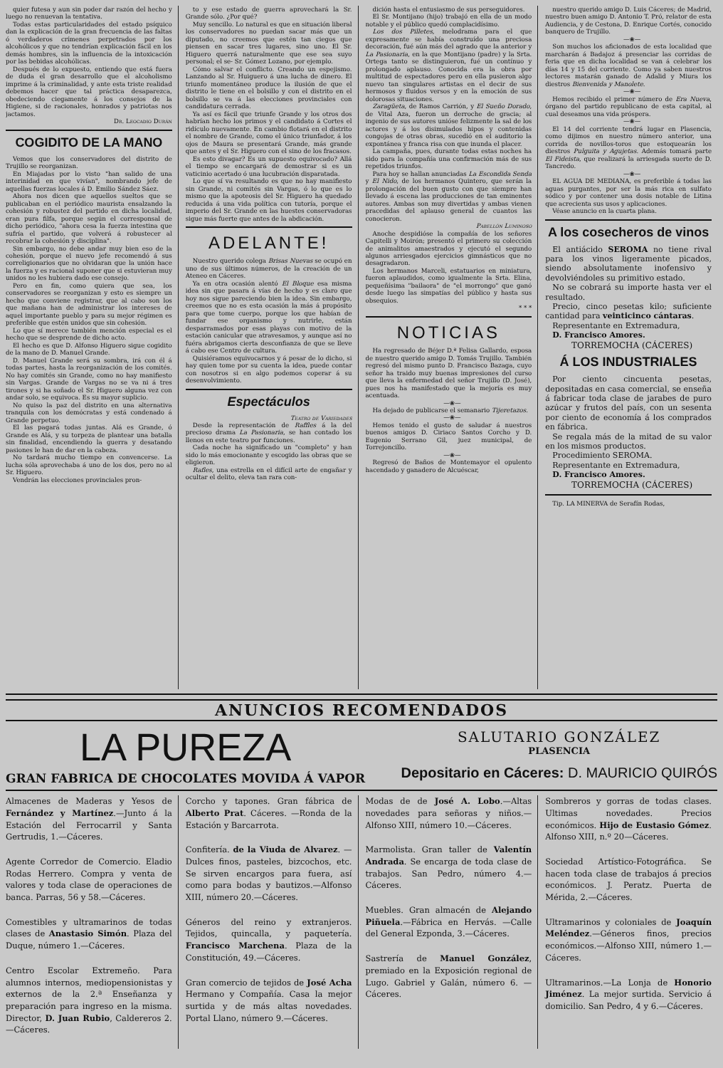quier futesa y aun sin poder dar razón del hecho y luego no renuevan la tentativa.
Todas estas particularidades del estado psíquico dan la explicación de la gran frecuencia de las faltas ó verdaderos crímenes perpetrados por los alcohólicos y que no tendrían explicación fácil en los demás hombres, sin la influencia de la intoxicación por las bebidas alcohólicas.
Después de lo expuesto, entiendo que está fuera de duda el gran desarrollo que el alcoholismo imprime á la criminalidad, y ante esta triste realidad debemos hacer que tal práctica desaparezca, obedeciendo ciegamente á los consejos de la Higiene, si de racionales, honrados y patriotas nos jactamos.
Dr. Leocadio Durán
COGIDITO DE LA MANO
Vemos que los conservadores del distrito de Trujillo se reorganizan.
En Miajadas por lo visto "han salido de una interinidad en que vivían", nombrando jefe de aquellas fuerzas locales á D. Emilio Sández Sáez.
Ahora nos dicen que aquellos sueltos que se publicaban en el periódico maurista ensalzando la cohesión y robustez del partido en dicha localidad, eran pura filfa, porque según el corresponsal de dicho periódico, "ahora cesa la fuerza intestina que sufría el partido, que volverá á robustecer al recobrar la cohesión y disciplina".
Sin embargo, no debe andar muy bien eso de la cohesión, porque el nuevo jefe recomendó á sus correligionarios que no olvidaran que la unión hace la fuerza y es racional suponer que si estuvieran muy unidos no les hubiera dado ese consejo.
Pero en fin, como quiera que sea, los conservadores se reorganizan y esto es siempre un hecho que conviene registrar, que al cabo son los que mañana han de administrar los intereses de aquel importante pueblo y para su mejor régimen es preferible que estén unidos que sin cohesión.
Lo que sí merece también mención especial es el hecho que se desprende de dicho acto.
El hecho es que D. Alfonso Higuero sigue cogidito de la mano de D. Manuel Grande.
D. Manuel Grande será su sombra, irá con él á todas partes, hasta la reorganización de los comités. No hay comités sin Grande, como no hay manifiesto sin Vargas. Grande de Vargas no se va ni á tres tirones y si ha soñado el Sr. Higuero alguna vez con andar solo, se equivoca. Es su mayor suplicio.
No quiso la paz del distrito en una alternativa tranquila con los demócratas y está condenado á Grande perpetuo.
El las pagará todas juntas. Alá es Grande, ó Grande es Alá, y su torpeza de plantear una batalla sin finalidad, encendiendo la guerra y desatando pasiones le han de dar en la cabeza.
No tardará mucho tiempo en convencerse. La lucha sóla aprovechaba á uno de los dos, pero no al Sr. Higuero.
Vendrán las elecciones provinciales pron-
to y ese estado de guerra aprovechará la Sr. Grande sólo. ¿Por qué?
Muy sencillo. Lo natural es que en situación liberal los conservadores no puedan sacar más que un diputado, no creemos que estén tan ciegos que piensen en sacar tres lugares, sino uno. El Sr. Higuero querrá naturalmente que ese sea suyo personal; el se- Sr. Gómez Lozano, por ejemplo.
Cómo salvar el conflicto. Creando un espejismo. Lanzando al Sr. Huiguero á una lucha de dinero. El triunfo momentáneo produce la ilusión de que el distrito le tiene en el bolsillo y con el distrito en el bolsillo se va á las elecciones provinciales con candidatura cerrada.
Ya así es fácil que triunfe Grande y los otros dos habrían hecho los primos y el candidato á Cortes el ridículo nuevamente. En cambio flotará en el distrito el nombre de Grande, como el único triunfador, á los ojos de Maura se presentará Grande, más grande que antes y el Sr. Higuero con el sino de los fracasos.
Es esto divagar? Es un supuesto equivocado? Allá el tiempo se encargará de demostrar si es un vaticinio acertado ó una lucubración disparatada.
Lo que sí va resultando es que no hay manifiesto sin Grande, ni comités sin Vargas, ó lo que es lo mismo que la apoteosis del Sr. Higuero ha quedado reducida á una vida política con tutoría, porque el imperio del Sr. Grande en las huestes conservadoras sigue más fuerte que antes de la abdicación.
ADELANTE!
Nuestro querido colega Brisas Nuevas se ocupó en uno de sus últimos números, de la creación de un Ateneo en Cáceres.
Ya en otra ocasión alentó El Bloque esa misma idea sin que pasara á vías de hecho y es claro que hoy nos sigue pareciendo bien la idea. Sin embargo, creemos que no es esta ocasión la más á propósito para que tome cuerpo, porque los que habían de fundar ese organismo y nutrirle, están desparramados por esas playas con motivo de la estación canicular que atravesamos, y aunque así no fuéra abrigamos cierta desconfianza de que se lleve á cabo ese Centro de cultura.
Quisiéramos equivocarnos y á pesar de lo dicho, si hay quien tome por su cuenta la idea, puede contar con nosotros si en algo podemos coperar á su desenvolvimiento.
Espectáculos
Teatro de Variedades
Desde la representación de Raffles á la del precioso drama La Pasionaria, se han contado los llenos en este teatro por funciones.
Cada noche ha significado un "completo" y han sido lo más emocionante y escogido las obras que se eligieron.
Rafles, una estrella en el difícil arte de engañar y ocultar el delito, eleva tan rara con-
dición hasta el entusiasmo de sus perseguidores.
El Sr. Montijano (hijo) trabajó en ella de un modo notable y el público quedó complacidísimo.
Los dos Pilletes, melodrama para el que expresamente se había construído una preciosa decoración, fué aún más del agrado que la anterior y La Pasionaria, en la que Montijano (padre) y la Srta. Ortega tanto se distinguieron, fué un contínuo y prolongado aplauso. Conocida era la obra por multitud de espectadores pero en ella pusieron algo nuevo tan singulares artistas en el decir de sus hermosos y fluidos versos y en la emoción de sus dolorosas situaciones.
Zaragüeta, de Ramos Carrión, y El Sueño Dorado, de Vital Aza, fueron un derroche de gracia; al ingenio de sus autores unióse felizmente la sal de los actores y á los disimulados hipos y contenidas congojas de otras obras, sucedió en el auditorio la expontánea y franca risa con que inunda el placer.
La campaña, pues, durante todas estas noches ha sido para la compañía una confirmación más de sus repetidos triunfos.
Para hoy se hallan anunciadas La Escondida Senda y El Nido, de los hermanos Quintero, que serán la prolongación del buen gusto con que siempre han llevado á escena las producciones de tan eminentes autores. Ambas son muy divertidas y ambas vienen pracedidas del aplauso general de cuantos las conocieron.
Pabellón Luminoso
Anoche despidióse la compañía de los señores Capitelli y Moirón; presentó el primero su colección de animalitos amaestrados y ejecutó el segundo algunos arriesgados ejercicios gimnásticos que no desagradaron.
Los hermanos Marceli, estatuarios en miniatura, fueron aplaudidos, como igualmente la Srta. Elina, pequeñísima "bailaora" de "el morrongo" que ganó desde luego las simpatías del público y hasta sus obsequios.
* * *
NOTICIAS
Ha regresado de Béjer D.ª Felisa Gallardo, esposa de nuestro querido amigo D. Tomás Trujillo. También regresó del mismo punto D. Francisco Bazaga, cuyo señor ha traido muy buenas impresiones del curso que lleva la enfermedad del señor Trujillo (D. José), pues nos ha manifestado que la mejoría es muy acentuada.
—❀—
Ha dejado de publicarse el semanario Tijeretazos.
—❀—
Hemos tenido el gusto de saludar á nuestros buenos amigos D. Ciriaco Santos Corcho y D. Eugenio Serrano Gil, juez municipal, de Torrejoncillo.
—❀—
Regresó de Baños de Montemayor el opulento hacendado y ganadero de Alcuéscar,
nuestro querido amigo D. Luis Cáceres; de Madrid, nuestro buen amigo D. Antonio T. Pró, relator de esta Audiencia, y de Cestona, D. Enrique Cortés, conocido banquero de Trujillo.
—❀—
Son muchos los aficionados de esta localidad que marcharán á Badajoz á presenciar las corridas de feria que en dicha localidad se van á celebrar los días 14 y 15 del corriente. Como ya saben nuestros lectores matarán ganado de Adalid y Miura los diestros Bienvenida y Manolete.
—❀—
Hemos recibido el primer número de Era Nueva, órgano del partido republicano de esta capital, al cual deseamos una vida próspera.
—❀—
El 14 del corriente tendrá lugar en Plasencia, como dijimos en nuestro número anterior, una corrida de novillos-toros que estoquearán los diestros Pulguita y Agujetas. Además tomará parte El Fideista, que realizará la arriesgada suerte de D. Tancredo.
—❀—
EL AGUA DE MEDIANA, es preferible á todas las aguas purgantes, por ser la más rica en sulfato sódico y por contener una dosis notable de Litina que acrecienta sus usos y aplicaciones.
Véase anuncio en la cuarta plana.
A los cosecheros de vinos
El antiácido SEROMA no tiene rival para los vinos ligeramente picados, siendo absolutamente inofensivo y devolviéndoles su primitivo estado.
No se cobrará su importe hasta ver el resultado.
Precio, cinco pesetas kilo; suficiente cantidad para veinticinco cántaras.
Representante en Extremadura,
D. Francisco Amores.
TORREMOCHA (CÁCERES)
Á LOS INDUSTRIALES
Por ciento cincuenta pesetas, depositadas en casa comercial, se enseña á fabricar toda clase de jarabes de puro azúcar y frutos del país, con un sesenta por ciento de economía á los comprados en fábrica.
Se regala más de la mitad de su valor en los mismos productos.
Procedimiento SEROMA.
Representante en Extremadura,
D. Francisco Amores.
TORREMOCHA (CÁCERES)
Tip. LA MINERVA de Serafín Rodas,
ANUNCIOS RECOMENDADOS
LA PUREZA
GRAN FABRICA DE CHOCOLATES MOVIDA Á VAPOR
SALUTARIO GONZÁLEZ
PLASENCIA
Depositario en Cáceres: D. MAURICIO QUIRÓS
Almacenes de Maderas y Yesos de Fernández y Martínez.—Junto á la Estación del Ferrocarril y Santa Gertrudis, 1.—Cáceres.
Agente Corredor de Comercio. Eladio Rodas Herrero. Compra y venta de valores y toda clase de operaciones de banca. Parras, 56 y 58.—Cáceres.
Comestibles y ultramarinos de todas clases de Anastasio Simón. Plaza del Duque, número 1.—Cáceres.
Centro Escolar Extremeño. Para alumnos internos, mediopensionistas y externos de la 2.ª Enseñanza y preparación para ingreso en la misma. Director, D. Juan Rubio, Caldereros 2.—Cáceres.
Corcho y tapones. Gran fábrica de Alberto Prat. Cáceres. —Ronda de la Estación y Barcarrota.
Confitería. de la Viuda de Alvarez. —Dulces finos, pasteles, bizcochos, etc. Se sirven encargos para fuera, así como para bodas y bautizos.—Alfonso XIII, número 20.—Cáceres.
Géneros del reino y extranjeros. Tejidos, quincalla, y paquetería. Francisco Marchena. Plaza de la Constitución, 49.—Cáceres.
Gran comercio de tejidos de José Acha Hermano y Compañía. Casa la mejor surtida y de más altas novedades. Portal Llano, número 9.—Cáceres.
Modas de de José A. Lobo.—Altas novedades para señoras y niños.—Alfonso XIII, número 10.—Cáceres.
Marmolista. Gran taller de Valentín Andrada. Se encarga de toda clase de trabajos. San Pedro, número 4.—Cáceres.
Muebles. Gran almacén de Alejando Piñuela.—Fábrica en Hervás. —Calle del General Ezponda, 3.—Cáceres.
Sastrería de Manuel González, premiado en la Exposición regional de Lugo. Gabriel y Galán, número 6. —Cáceres.
Sombreros y gorras de todas clases. Ultimas novedades. Precios económicos. Hijo de Eustasio Gómez. Alfonso XIII, n.º 20—Cáceres.
Sociedad Artístico-Fotográfica. Se hacen toda clase de trabajos á precios económicos. J. Peratz. Puerta de Mérida, 2.—Cáceres.
Ultramarinos y coloniales de Joaquín Meléndez.—Géneros finos, precios económicos.—Alfonso XIII, número 1.—Cáceres.
Ultramarinos.—La Lonja de Honorio Jiménez. La mejor surtida. Servicio á domicilio. San Pedro, 4 y 6.—Cáceres.